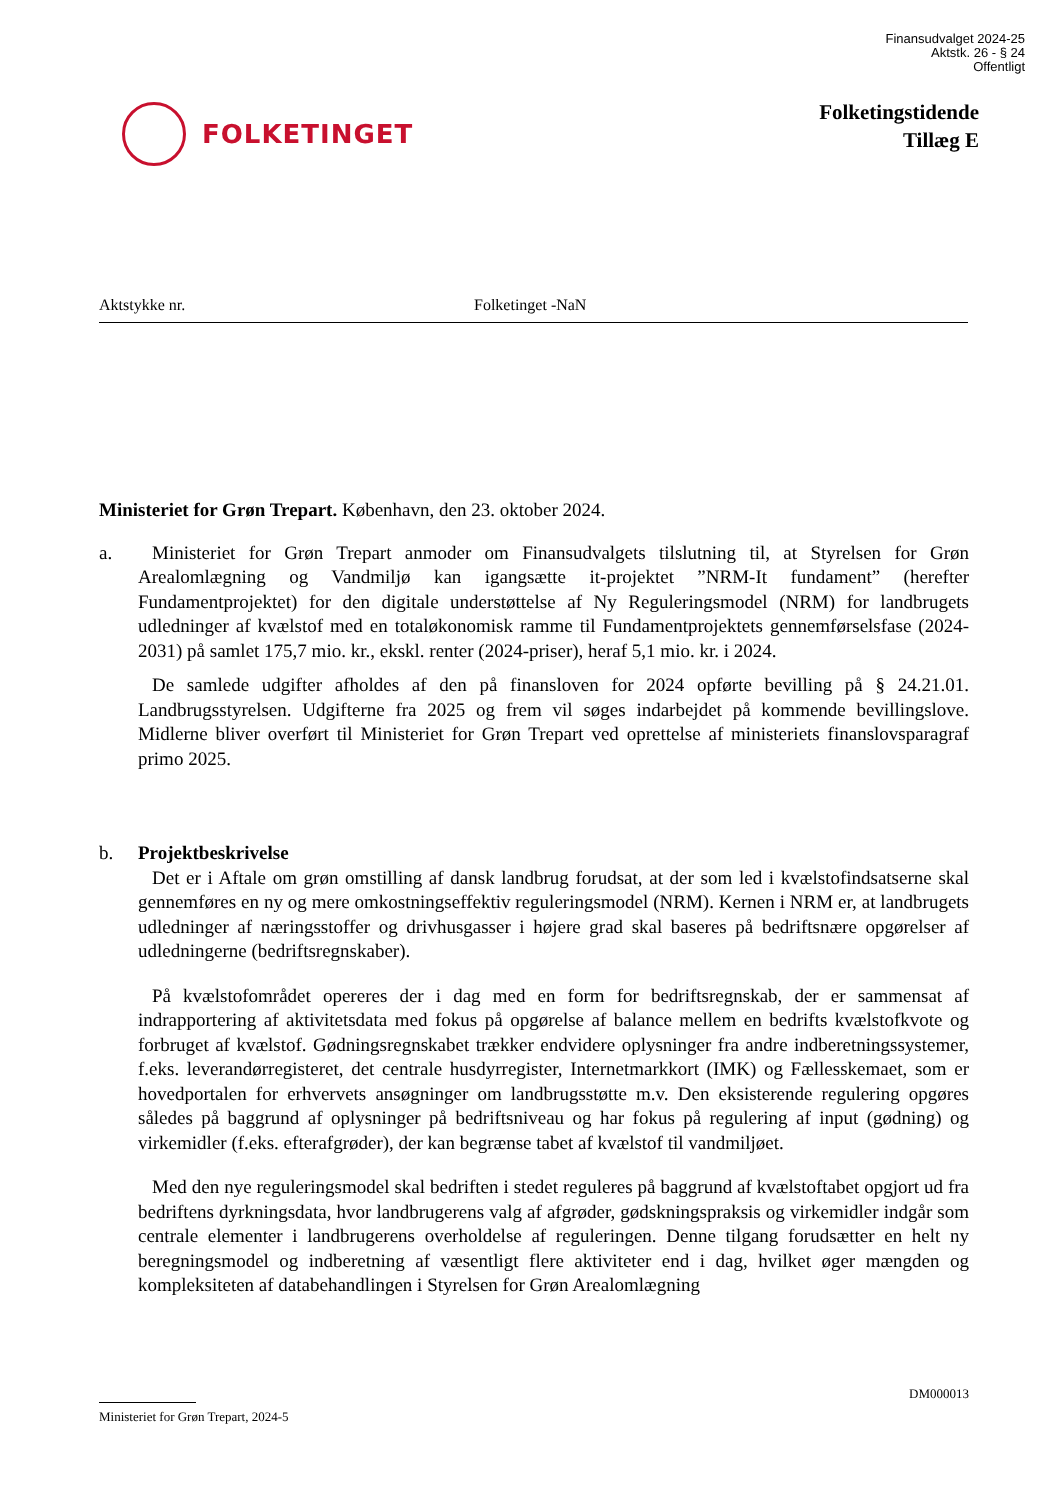Finansudvalget 2024-25
Aktstk. 26 - § 24
Offentligt
FOLKETINGET
Folketingstidende
Tillæg E
Aktstykke nr. Folketinget -NaN
Ministeriet for Grøn Trepart. København, den 23. oktober 2024.
a. Ministeriet for Grøn Trepart anmoder om Finansudvalgets tilslutning til, at Styrelsen for Grøn Arealomlægning og Vandmiljø kan igangsætte it-projektet ”NRM-It fundament” (herefter Fundamentprojektet) for den digitale understøttelse af Ny Reguleringsmodel (NRM) for landbrugets udledninger af kvælstof med en totaløkonomisk ramme til Fundamentprojektets gennemførselsfase (2024-2031) på samlet 175,7 mio. kr., ekskl. renter (2024-priser), heraf 5,1 mio. kr. i 2024.
De samlede udgifter afholdes af den på finansloven for 2024 opførte bevilling på § 24.21.01. Landbrugsstyrelsen. Udgifterne fra 2025 og frem vil søges indarbejdet på kommende bevillingslove. Midlerne bliver overført til Ministeriet for Grøn Trepart ved oprettelse af ministeriets finanslovsparagraf primo 2025.
b. Projektbeskrivelse
Det er i Aftale om grøn omstilling af dansk landbrug forudsat, at der som led i kvælstofindsatserne skal gennemføres en ny og mere omkostningseffektiv reguleringsmodel (NRM). Kernen i NRM er, at landbrugets udledninger af næringsstoffer og drivhusgasser i højere grad skal baseres på bedriftsnære opgørelser af udledningerne (bedriftsregnskaber).
På kvælstofområdet opereres der i dag med en form for bedriftsregnskab, der er sammensat af indrapportering af aktivitetsdata med fokus på opgørelse af balance mellem en bedrifts kvælstofkvote og forbruget af kvælstof. Gødningsregnskabet trækker endvidere oplysninger fra andre indberetningssystemer, f.eks. leverandørregisteret, det centrale husdyrregister, Internetmarkkort (IMK) og Fællesskemaet, som er hovedportalen for erhvervets ansøgninger om landbrugsstøtte m.v. Den eksisterende regulering opgøres således på baggrund af oplysninger på bedriftsniveau og har fokus på regulering af input (gødning) og virkemidler (f.eks. efterafgrøder), der kan begrænse tabet af kvælstof til vandmiljøet.
Med den nye reguleringsmodel skal bedriften i stedet reguleres på baggrund af kvælstoftabet opgjort ud fra bedriftens dyrkningsdata, hvor landbrugerens valg af afgrøder, gødskningspraksis og virkemidler indgår som centrale elementer i landbrugerens overholdelse af reguleringen. Denne tilgang forudsætter en helt ny beregningsmodel og indberetning af væsentligt flere aktiviteter end i dag, hvilket øger mængden og kompleksiteten af databehandlingen i Styrelsen for Grøn Arealomlægning
DM000013
Ministeriet for Grøn Trepart, 2024-5